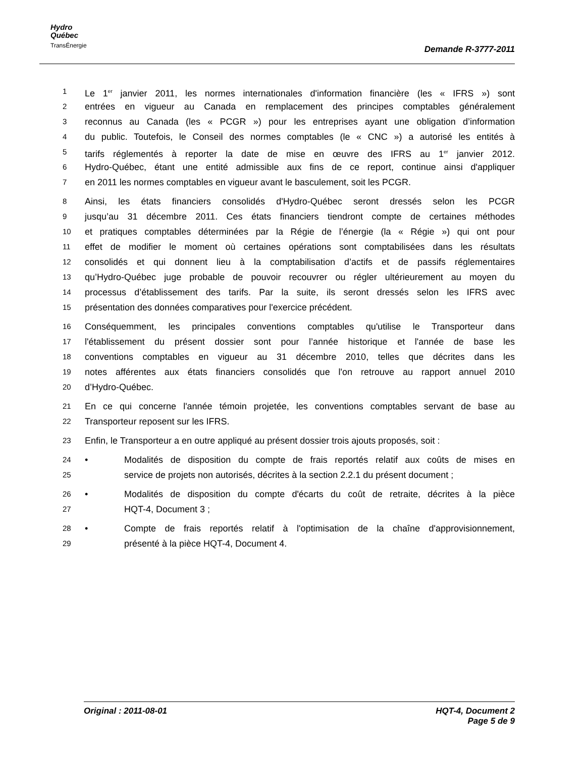Hydro
Québec
TransÉnergie
Demande R-3777-2011
1 Le 1<sup>er</sup> janvier 2011, les normes internationales d'information financière (les « IFRS ») sont
2 entrées en vigueur au Canada en remplacement des principes comptables généralement
3 reconnus au Canada (les « PCGR ») pour les entreprises ayant une obligation d’information
4 du public. Toutefois, le Conseil des normes comptables (le « CNC ») a autorisé les entités à
5 tarifs réglementés à reporter la date de mise en œuvre des IFRS au 1<sup>er</sup> janvier 2012.
6 Hydro-Québec, étant une entité admissible aux fins de ce report, continue ainsi d'appliquer
7 en 2011 les normes comptables en vigueur avant le basculement, soit les PCGR.
8 Ainsi, les états financiers consolidés d'Hydro-Québec seront dressés selon les PCGR
9 jusqu’au 31 décembre 2011. Ces états financiers tiendront compte de certaines méthodes
10 et pratiques comptables déterminées par la Régie de l’énergie (la « Régie ») qui ont pour
11 effet de modifier le moment où certaines opérations sont comptabilisées dans les résultats
12 consolidés et qui donnent lieu à la comptabilisation d’actifs et de passifs réglementaires
13 qu’Hydro-Québec juge probable de pouvoir recouvrer ou régler ultérieurement au moyen du
14 processus d’établissement des tarifs. Par la suite, ils seront dressés selon les IFRS avec
15 présentation des données comparatives pour l'exercice précédent.
16 Conséquemment, les principales conventions comptables qu'utilise le Transporteur dans
17 l'établissement du présent dossier sont pour l’année historique et l'année de base les
18 conventions comptables en vigueur au 31 décembre 2010, telles que décrites dans les
19 notes afférentes aux états financiers consolidés que l'on retrouve au rapport annuel 2010
20 d’Hydro-Québec.
21 En ce qui concerne l'année témoin projetée, les conventions comptables servant de base au
22 Transporteur reposent sur les IFRS.
23 Enfin, le Transporteur a en outre appliqué au présent dossier trois ajouts proposés, soit :
24 • Modalités de disposition du compte de frais reportés relatif aux coûts de mises en
25 service de projets non autorisés, décrites à la section 2.2.1 du présent document ;
26 • Modalités de disposition du compte d'écarts du coût de retraite, décrites à la pièce
27 HQT-4, Document 3 ;
28 • Compte de frais reportés relatif à l'optimisation de la chaîne d'approvisionnement,
29 présenté à la pièce HQT-4, Document 4.
HQT-4, Document 2
Page 5 de 9 Original : 2011-08-01